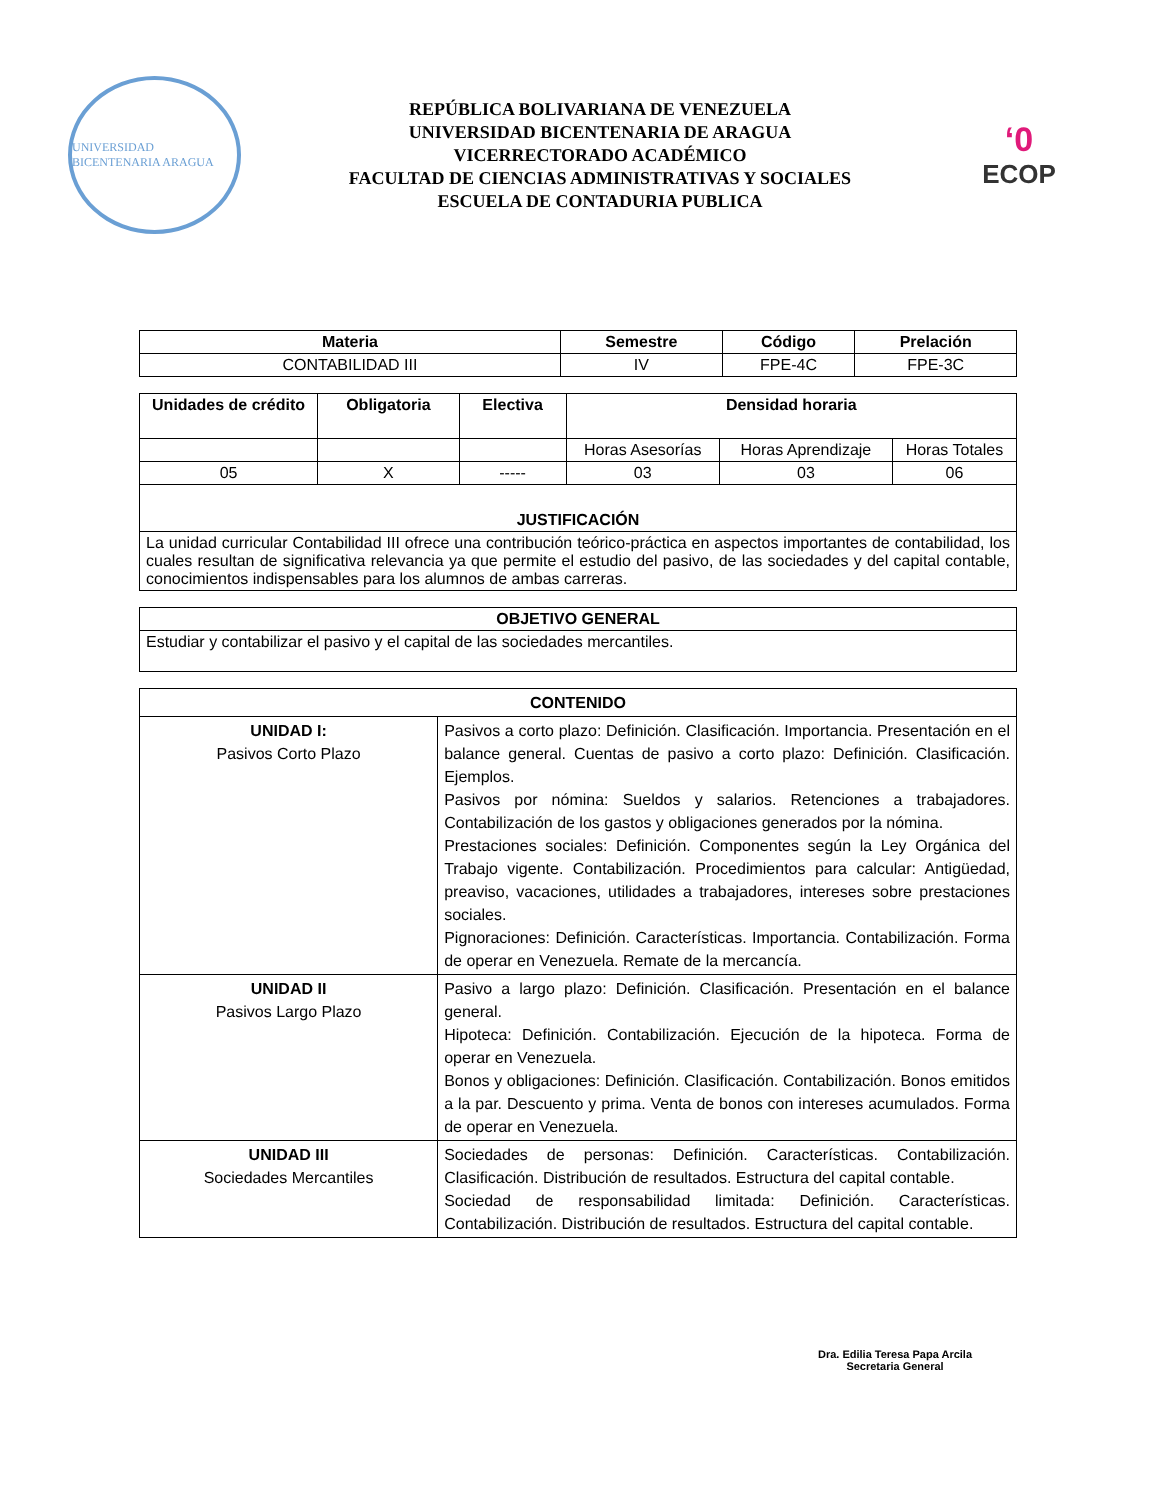UNIVERSIDAD BICENTENARIA ARAGUA
REPÚBLICA BOLIVARIANA DE VENEZUELA
UNIVERSIDAD BICENTENARIA DE ARAGUA
VICERRECTORADO ACADÉMICO
FACULTAD DE CIENCIAS ADMINISTRATIVAS Y SOCIALES
ESCUELA DE CONTADURIA PUBLICA
‘0
ECOP
| Materia | Semestre | Código | Prelación |
| --- | --- | --- | --- |
| CONTABILIDAD III | IV | FPE-4C | FPE-3C |
| Unidades de crédito | Obligatoria | Electiva | Densidad horaria | | |
| --- | --- | --- | --- | --- | --- |
| | | | Horas Asesorías | Horas Aprendizaje | Horas Totales |
| 05 | X | ----- | 03 | 03 | 06 |
| JUSTIFICACIÓN | | | | | |
| La unidad curricular Contabilidad III ofrece una contribución teórico-práctica en aspectos importantes de contabilidad, los cuales resultan de significativa relevancia ya que permite el estudio del pasivo, de las sociedades y del capital contable, conocimientos indispensables para los alumnos de ambas carreras. | | | | | |
| OBJETIVO GENERAL |
| --- |
| Estudiar y contabilizar el pasivo y el capital de las sociedades mercantiles. |
| CONTENIDO | |
| --- | --- |
| UNIDAD I: Pasivos Corto Plazo | Pasivos a corto plazo: Definición. Clasificación. Importancia. Presentación en el balance general. Cuentas de pasivo a corto plazo: Definición. Clasificación. Ejemplos. Pasivos por nómina: Sueldos y salarios. Retenciones a trabajadores. Contabilización de los gastos y obligaciones generados por la nómina. Prestaciones sociales: Definición. Componentes según la Ley Orgánica del Trabajo vigente. Contabilización. Procedimientos para calcular: Antigüedad, preaviso, vacaciones, utilidades a trabajadores, intereses sobre prestaciones sociales. Pignoraciones: Definición. Características. Importancia. Contabilización. Forma de operar en Venezuela. Remate de la mercancía. |
| UNIDAD II Pasivos Largo Plazo | Pasivo a largo plazo: Definición. Clasificación. Presentación en el balance general. Hipoteca: Definición. Contabilización. Ejecución de la hipoteca. Forma de operar en Venezuela. Bonos y obligaciones: Definición. Clasificación. Contabilización. Bonos emitidos a la par. Descuento y prima. Venta de bonos con intereses acumulados. Forma de operar en Venezuela. |
| UNIDAD III Sociedades Mercantiles | Sociedades de personas: Definición. Características. Contabilización. Clasificación. Distribución de resultados. Estructura del capital contable. Sociedad de responsabilidad limitada: Definición. Características. Contabilización. Distribución de resultados. Estructura del capital contable. |
Dra. Edilia Teresa Papa Arcila
Secretaria General